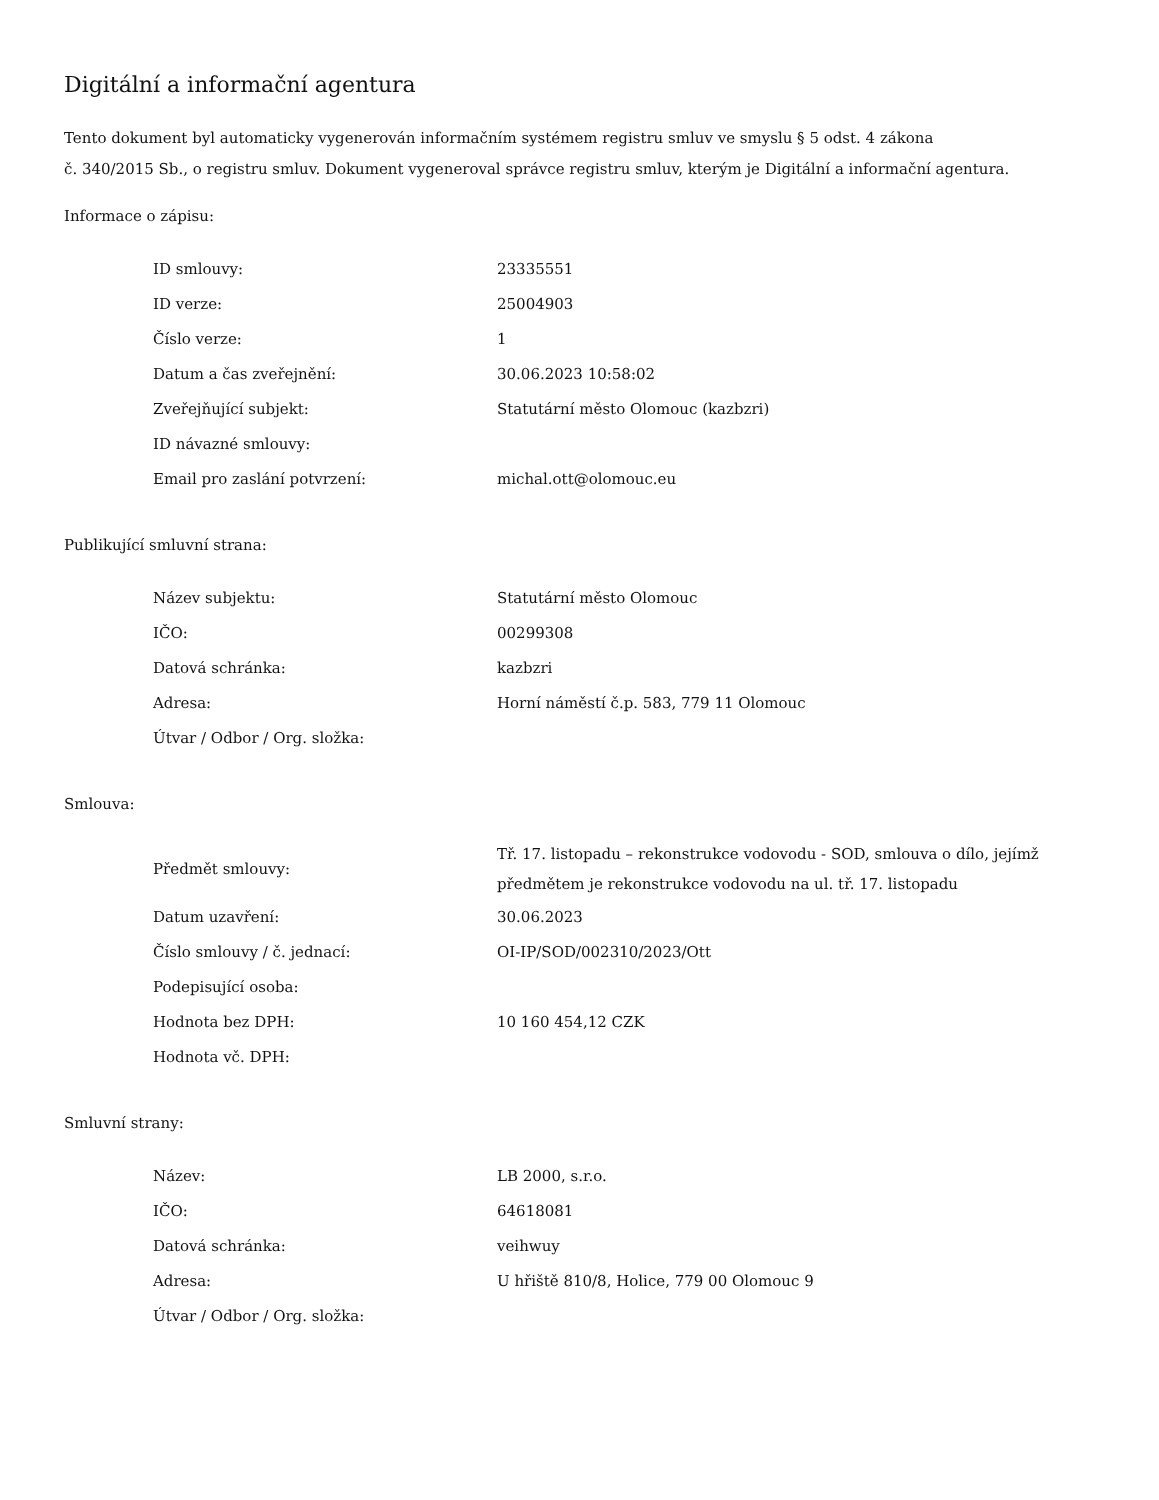Digitální a informační agentura
Tento dokument byl automaticky vygenerován informačním systémem registru smluv ve smyslu § 5 odst. 4 zákona
č. 340/2015 Sb., o registru smluv. Dokument vygeneroval správce registru smluv, kterým je Digitální a informační agentura.
Informace o zápisu:
| ID smlouvy: | 23335551 |
| ID verze: | 25004903 |
| Číslo verze: | 1 |
| Datum a čas zveřejnění: | 30.06.2023 10:58:02 |
| Zveřejňující subjekt: | Statutární město Olomouc (kazbzri) |
| ID návazné smlouvy: | |
| Email pro zaslání potvrzení: | michal.ott@olomouc.eu |
Publikující smluvní strana:
| Název subjektu: | Statutární město Olomouc |
| IČO: | 00299308 |
| Datová schránka: | kazbzri |
| Adresa: | Horní náměstí č.p. 583, 779 11 Olomouc |
| Útvar / Odbor / Org. složka: | |
Smlouva:
| Předmět smlouvy: | Tř. 17. listopadu – rekonstrukce vodovodu - SOD, smlouva o dílo, jejímž předmětem je rekonstrukce vodovodu na ul. tř. 17. listopadu |
| Datum uzavření: | 30.06.2023 |
| Číslo smlouvy / č. jednací: | OI-IP/SOD/002310/2023/Ott |
| Podepisující osoba: | |
| Hodnota bez DPH: | 10 160 454,12 CZK |
| Hodnota vč. DPH: | |
Smluvní strany:
| Název: | LB 2000, s.r.o. |
| IČO: | 64618081 |
| Datová schránka: | veihwuy |
| Adresa: | U hřiště 810/8, Holice, 779 00 Olomouc 9 |
| Útvar / Odbor / Org. složka: | |